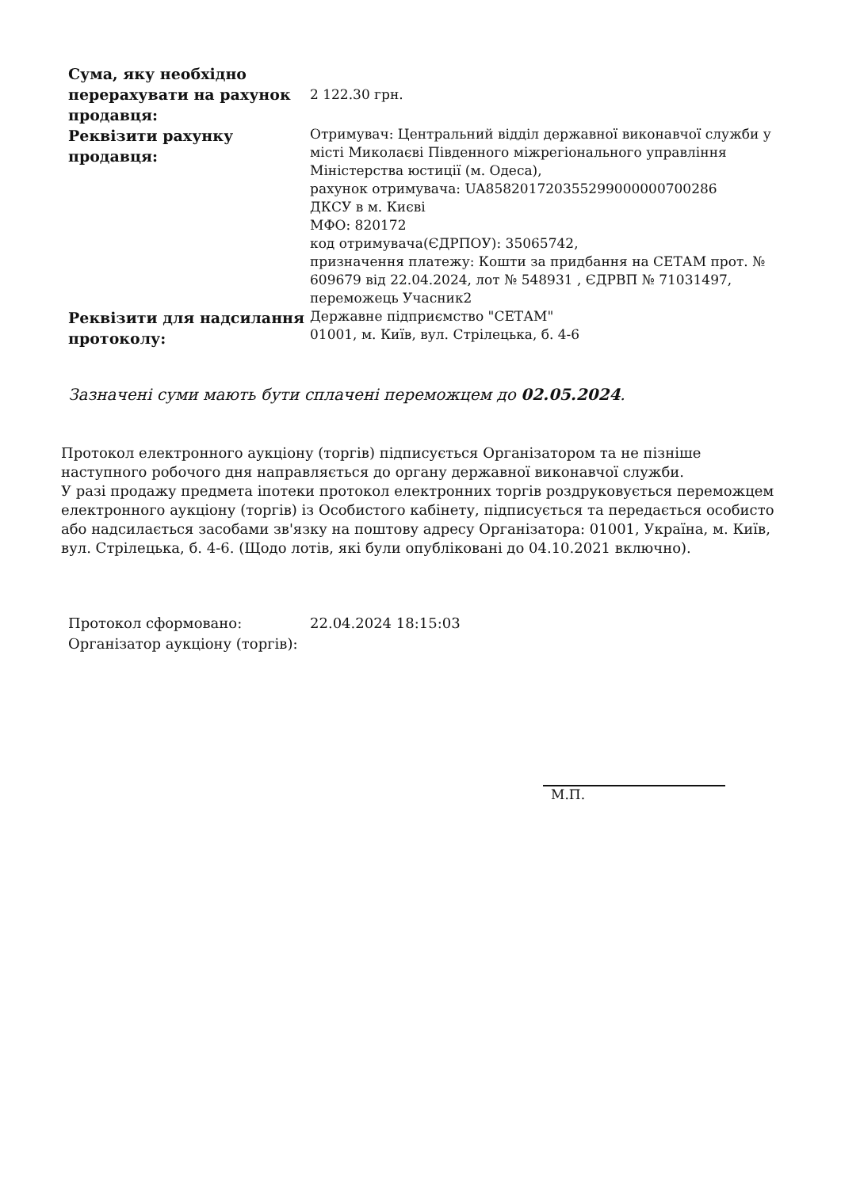| Сума, яку необхідно перерахувати на рахунок продавця: | 2 122.30 грн. |
| Реквізити рахунку продавця: | Отримувач: Центральний відділ державної виконавчої служби у місті Миколаєві Південного міжрегіонального управління Міністерства юстиції (м. Одеса), рахунок отримувача: UA858201720355299000000700286 ДКСУ в м. Києві МФО: 820172 код отримувача(ЄДРПОУ): 35065742, призначення платежу: Кошти за придбання на СЕТАМ прот. № 609679 від 22.04.2024, лот № 548931 , ЄДРВП № 71031497, переможець Учасник2 |
| Реквізити для надсилання протоколу: | Державне підприємство "СЕТАМ" 01001, м. Київ, вул. Стрілецька, б. 4-6 |
Зазначені суми мають бути сплачені переможцем до 02.05.2024.
Протокол електронного аукціону (торгів) підписується Організатором та не пізніше наступного робочого дня направляється до органу державної виконавчої служби.
У разі продажу предмета іпотеки протокол електронних торгів роздруковується переможцем електронного аукціону (торгів) із Особистого кабінету, підписується та передається особисто або надсилається засобами зв'язку на поштову адресу Організатора: 01001, Україна, м. Київ, вул. Стрілецька, б. 4-6. (Щодо лотів, які були опубліковані до 04.10.2021 включно).
| Протокол сформовано: | 22.04.2024 18:15:03 |
| Організатор аукціону (торгів): | |
М.П.